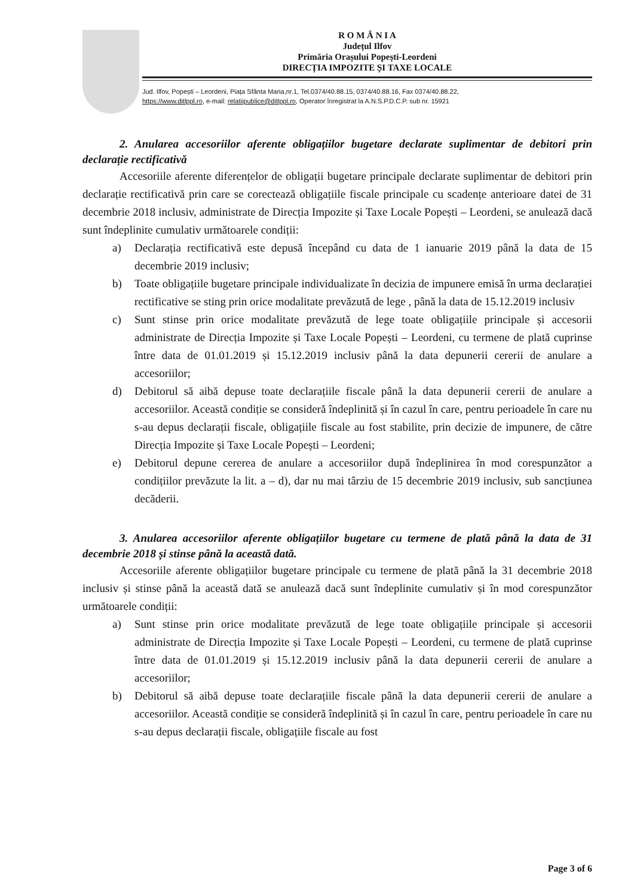R O M Â N I A
Județul Ilfov
Primăria Orașului Popești-Leordeni
DIRECȚIA IMPOZITE ȘI TAXE LOCALE
Jud. Ilfov, Popești – Leordeni, Piața Sfânta Maria,nr.1, Tel.0374/40.88.15, 0374/40.88.16, Fax 0374/40.88.22,
https://www.ditlppl.ro, e-mail: relatiipublice@ditlppl.ro, Operator înregistrat la A.N.S.P.D.C.P. sub nr. 15921
2. Anularea accesoriilor aferente obligațiilor bugetare declarate suplimentar de debitori prin declarație rectificativă
Accesoriile aferente diferențelor de obligații bugetare principale declarate suplimentar de debitori prin declarație rectificativă prin care se corectează obligațiile fiscale principale cu scadențe anterioare datei de 31 decembrie 2018 inclusiv, administrate de Direcția Impozite și Taxe Locale Popești – Leordeni, se anulează dacă sunt îndeplinite cumulativ următoarele condiții:
a) Declarația rectificativă este depusă începând cu data de 1 ianuarie 2019 până la data de 15 decembrie 2019 inclusiv;
b) Toate obligațiile bugetare principale individualizate în decizia de impunere emisă în urma declarației rectificative se sting prin orice modalitate prevăzută de lege , până la data de 15.12.2019 inclusiv
c) Sunt stinse prin orice modalitate prevăzută de lege toate obligațiile principale și accesorii administrate de Direcția Impozite și Taxe Locale Popești – Leordeni, cu termene de plată cuprinse între data de 01.01.2019 și 15.12.2019 inclusiv până la data depunerii cererii de anulare a accesoriilor;
d) Debitorul să aibă depuse toate declarațiile fiscale până la data depunerii cererii de anulare a accesoriilor. Această condiție se consideră îndeplinită și în cazul în care, pentru perioadele în care nu s-au depus declarații fiscale, obligațiile fiscale au fost stabilite, prin decizie de impunere, de către Direcția Impozite și Taxe Locale Popești – Leordeni;
e) Debitorul depune cererea de anulare a accesoriilor după îndeplinirea în mod corespunzător a condițiilor prevăzute la lit. a – d), dar nu mai târziu de 15 decembrie 2019 inclusiv, sub sancțiunea decăderii.
3. Anularea accesoriilor aferente obligațiilor bugetare cu termene de plată până la data de 31 decembrie 2018 și stinse până la această dată.
Accesoriile aferente obligațiilor bugetare principale cu termene de plată până la 31 decembrie 2018 inclusiv și stinse până la această dată se anulează dacă sunt îndeplinite cumulativ și în mod corespunzător următoarele condiții:
a) Sunt stinse prin orice modalitate prevăzută de lege toate obligațiile principale și accesorii administrate de Direcția Impozite și Taxe Locale Popești – Leordeni, cu termene de plată cuprinse între data de 01.01.2019 și 15.12.2019 inclusiv până la data depunerii cererii de anulare a accesoriilor;
b) Debitorul să aibă depuse toate declarațiile fiscale până la data depunerii cererii de anulare a accesoriilor. Această condiție se consideră îndeplinită și în cazul în care, pentru perioadele în care nu s-au depus declarații fiscale, obligațiile fiscale au fost
Page 3 of 6